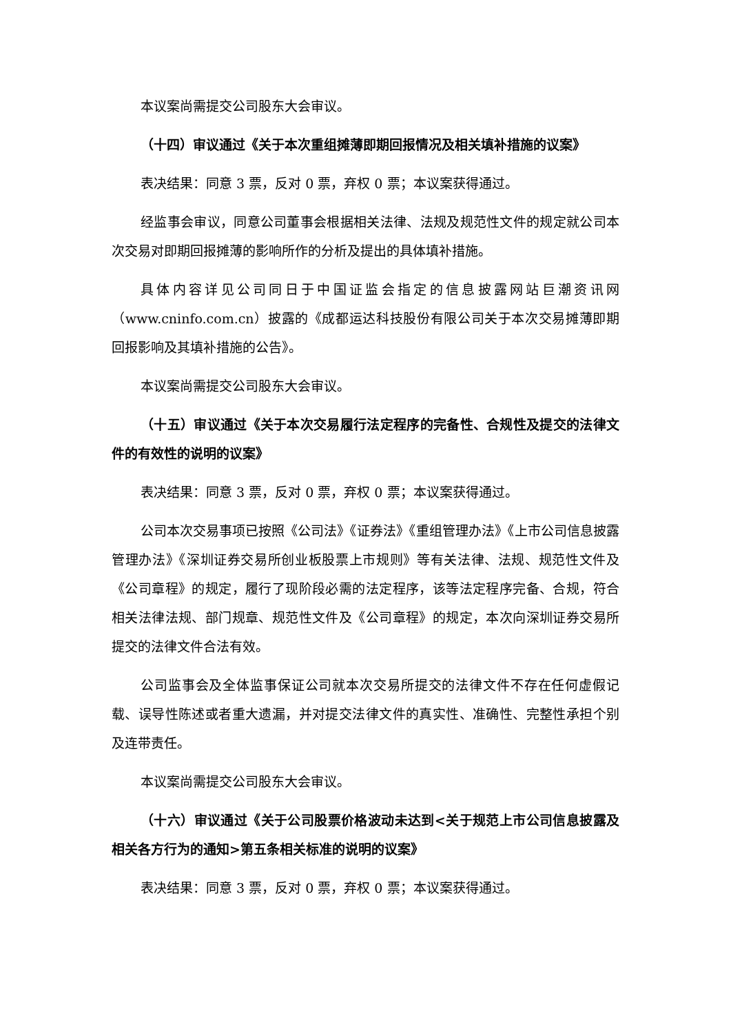本议案尚需提交公司股东大会审议。
（十四）审议通过《关于本次重组摊薄即期回报情况及相关填补措施的议案》
表决结果：同意 3 票，反对 0 票，弃权 0 票；本议案获得通过。
经监事会审议，同意公司董事会根据相关法律、法规及规范性文件的规定就公司本次交易对即期回报摊薄的影响所作的分析及提出的具体填补措施。
具体内容详见公司同日于中国证监会指定的信息披露网站巨潮资讯网（www.cninfo.com.cn）披露的《成都运达科技股份有限公司关于本次交易摊薄即期回报影响及其填补措施的公告》。
本议案尚需提交公司股东大会审议。
（十五）审议通过《关于本次交易履行法定程序的完备性、合规性及提交的法律文件的有效性的说明的议案》
表决结果：同意 3 票，反对 0 票，弃权 0 票；本议案获得通过。
公司本次交易事项已按照《公司法》《证券法》《重组管理办法》《上市公司信息披露管理办法》《深圳证券交易所创业板股票上市规则》等有关法律、法规、规范性文件及《公司章程》的规定，履行了现阶段必需的法定程序，该等法定程序完备、合规，符合相关法律法规、部门规章、规范性文件及《公司章程》的规定，本次向深圳证券交易所提交的法律文件合法有效。
公司监事会及全体监事保证公司就本次交易所提交的法律文件不存在任何虚假记载、误导性陈述或者重大遗漏，并对提交法律文件的真实性、准确性、完整性承担个别及连带责任。
本议案尚需提交公司股东大会审议。
（十六）审议通过《关于公司股票价格波动未达到<关于规范上市公司信息披露及相关各方行为的通知>第五条相关标准的说明的议案》
表决结果：同意 3 票，反对 0 票，弃权 0 票；本议案获得通过。